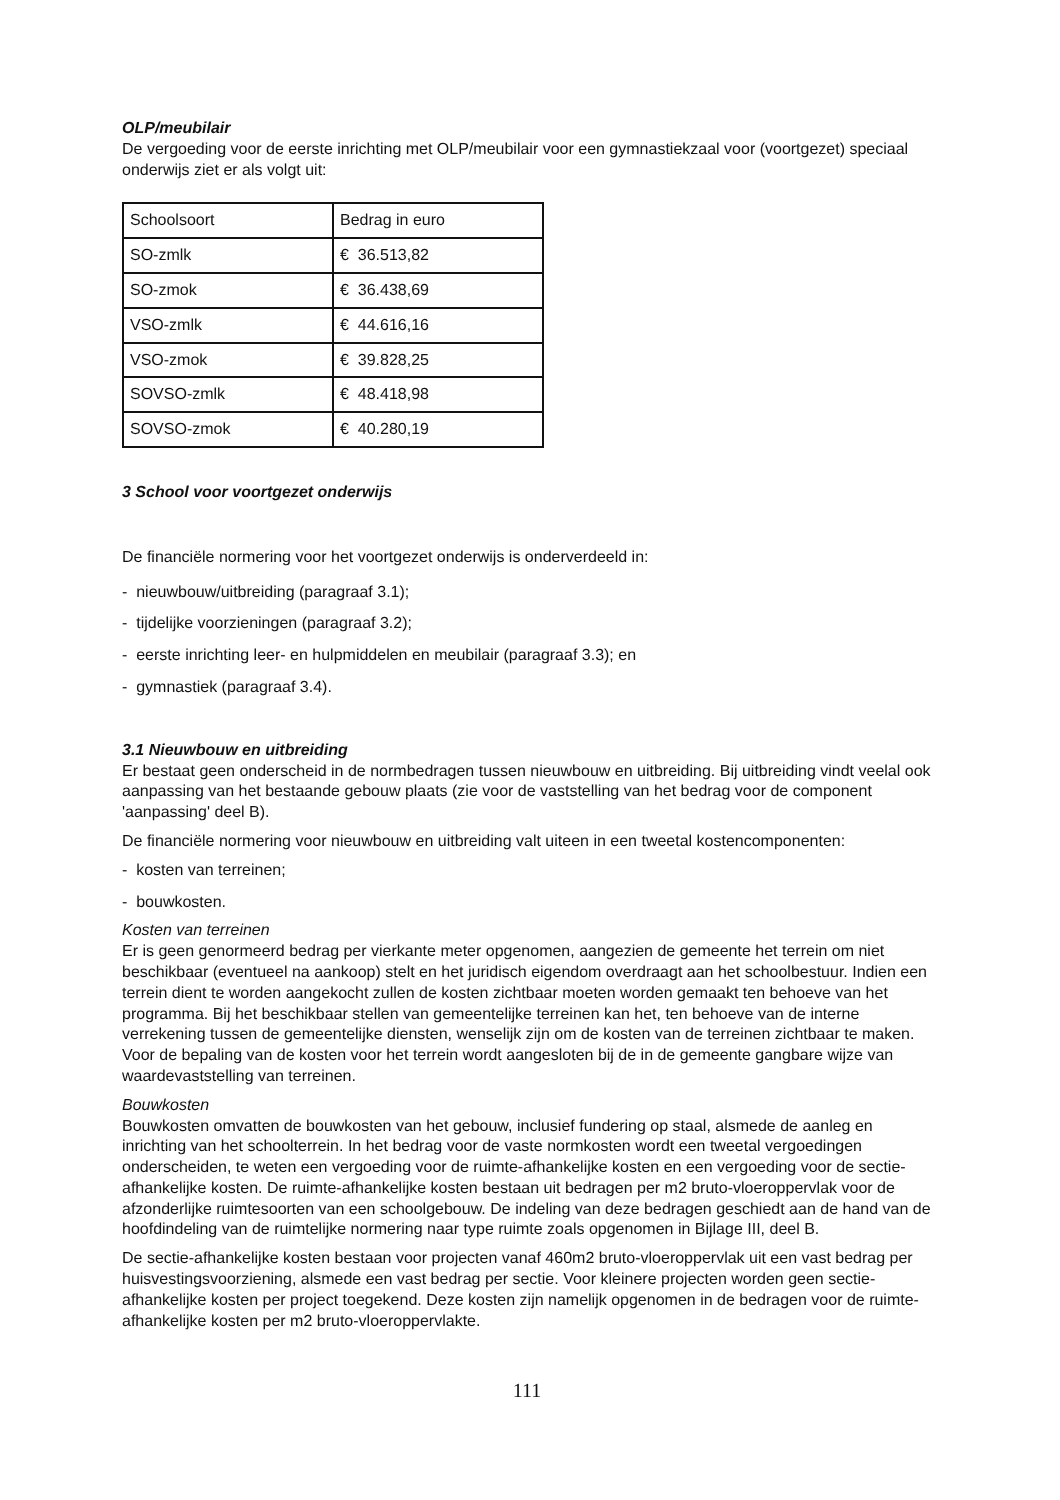OLP/meubilair
De vergoeding voor de eerste inrichting met OLP/meubilair voor een gymnastiekzaal voor (voortgezet) speciaal onderwijs ziet er als volgt uit:
| Schoolsoort | Bedrag in euro |
| SO-zmlk | € 36.513,82 |
| SO-zmok | € 36.438,69 |
| VSO-zmlk | € 44.616,16 |
| VSO-zmok | € 39.828,25 |
| SOVSO-zmlk | € 48.418,98 |
| SOVSO-zmok | € 40.280,19 |
3 School voor voortgezet onderwijs
De financiële normering voor het voortgezet onderwijs is onderverdeeld in:
- nieuwbouw/uitbreiding (paragraaf 3.1);
- tijdelijke voorzieningen (paragraaf 3.2);
- eerste inrichting leer- en hulpmiddelen en meubilair (paragraaf 3.3); en
- gymnastiek (paragraaf 3.4).
3.1 Nieuwbouw en uitbreiding
Er bestaat geen onderscheid in de normbedragen tussen nieuwbouw en uitbreiding. Bij uitbreiding vindt veelal ook aanpassing van het bestaande gebouw plaats (zie voor de vaststelling van het bedrag voor de component 'aanpassing' deel B).
De financiële normering voor nieuwbouw en uitbreiding valt uiteen in een tweetal kostencomponenten:
- kosten van terreinen;
- bouwkosten.
Kosten van terreinen
Er is geen genormeerd bedrag per vierkante meter opgenomen, aangezien de gemeente het terrein om niet beschikbaar (eventueel na aankoop) stelt en het juridisch eigendom overdraagt aan het schoolbestuur. Indien een terrein dient te worden aangekocht zullen de kosten zichtbaar moeten worden gemaakt ten behoeve van het programma. Bij het beschikbaar stellen van gemeentelijke terreinen kan het, ten behoeve van de interne verrekening tussen de gemeentelijke diensten, wenselijk zijn om de kosten van de terreinen zichtbaar te maken. Voor de bepaling van de kosten voor het terrein wordt aangesloten bij de in de gemeente gangbare wijze van waardevaststelling van terreinen.
Bouwkosten
Bouwkosten omvatten de bouwkosten van het gebouw, inclusief fundering op staal, alsmede de aanleg en inrichting van het schoolterrein. In het bedrag voor de vaste normkosten wordt een tweetal vergoedingen onderscheiden, te weten een vergoeding voor de ruimte-afhankelijke kosten en een vergoeding voor de sectie-afhankelijke kosten. De ruimte-afhankelijke kosten bestaan uit bedragen per m2 bruto-vloeroppervlak voor de afzonderlijke ruimtesoorten van een schoolgebouw. De indeling van deze bedragen geschiedt aan de hand van de hoofdindeling van de ruimtelijke normering naar type ruimte zoals opgenomen in Bijlage III, deel B.
De sectie-afhankelijke kosten bestaan voor projecten vanaf 460m2 bruto-vloeroppervlak uit een vast bedrag per huisvestingsvoorziening, alsmede een vast bedrag per sectie. Voor kleinere projecten worden geen sectie-afhankelijke kosten per project toegekend. Deze kosten zijn namelijk opgenomen in de bedragen voor de ruimte-afhankelijke kosten per m2 bruto-vloeroppervlakte.
111